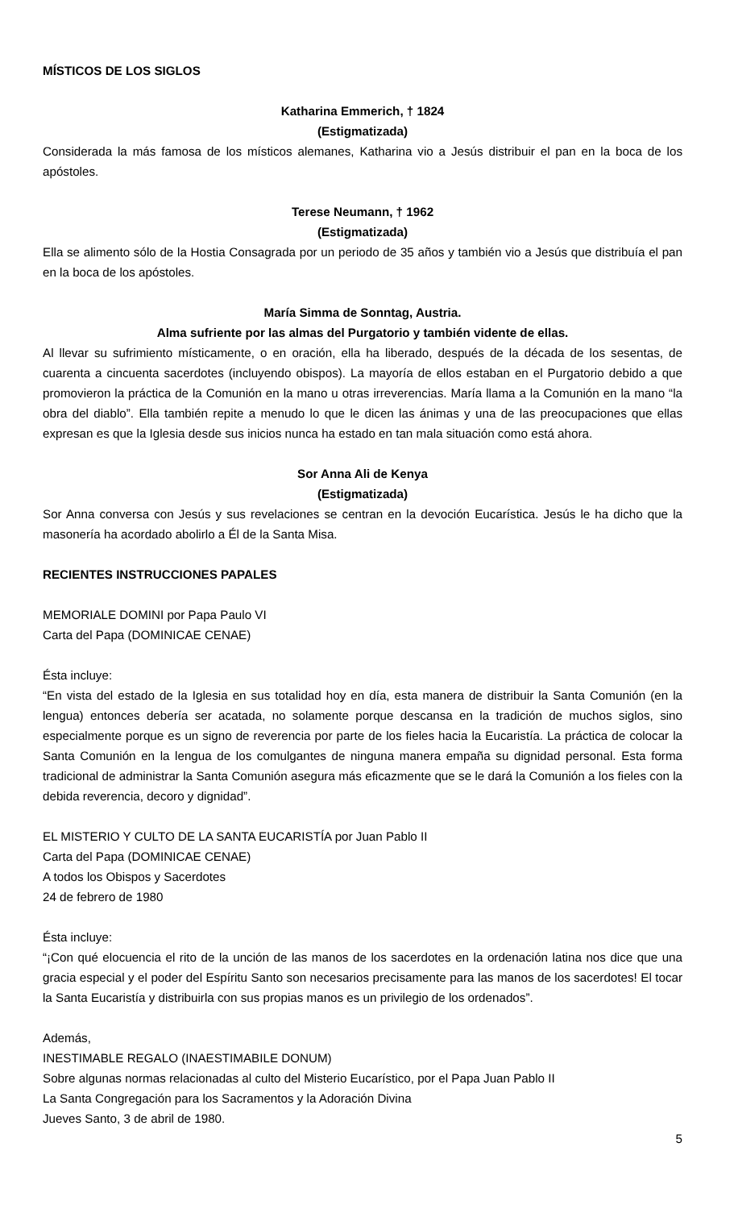MÍSTICOS DE LOS SIGLOS
Katharina Emmerich, † 1824
(Estigmatizada)
Considerada la más famosa de los místicos alemanes, Katharina vio a Jesús distribuir el pan en la boca de los apóstoles.
Terese Neumann, † 1962
(Estigmatizada)
Ella se alimento sólo de la Hostia Consagrada por un periodo de 35 años y también vio a Jesús que distribuía el pan en la boca de los apóstoles.
María Simma de Sonntag, Austria.
Alma sufriente por las almas del Purgatorio y también vidente de ellas.
Al llevar su sufrimiento místicamente, o en oración, ella ha liberado, después de la década de los sesentas, de cuarenta a cincuenta sacerdotes (incluyendo obispos). La mayoría de ellos estaban en el Purgatorio debido a que promovieron la práctica de la Comunión en la mano u otras irreverencias. María llama a la Comunión en la mano “la obra del diablo”. Ella también repite a menudo lo que le dicen las ánimas y una de las preocupaciones que ellas expresan es que la Iglesia desde sus inicios nunca ha estado en tan mala situación como está ahora.
Sor Anna Ali de Kenya
(Estigmatizada)
Sor Anna conversa con Jesús y sus revelaciones se centran en la devoción Eucarística. Jesús le ha dicho que la masonería ha acordado abolirlo a Él de la Santa Misa.
RECIENTES INSTRUCCIONES PAPALES
MEMORIALE DOMINI por Papa Paulo VI
Carta del Papa (DOMINICAE CENAE)
Ésta incluye:
“En vista del estado de la Iglesia en sus totalidad hoy en día, esta manera de distribuir la Santa Comunión (en la lengua) entonces debería ser acatada, no solamente porque descansa en la tradición de muchos siglos, sino especialmente porque es un signo de reverencia por parte de los fieles hacia la Eucaristía. La práctica de colocar la Santa Comunión en la lengua de los comulgantes de ninguna manera empaña su dignidad personal. Esta forma tradicional de administrar la Santa Comunión asegura más eficazmente que se le dará la Comunión a los fieles con la debida reverencia, decoro y dignidad”.
EL MISTERIO Y CULTO DE LA SANTA EUCARISTÍA por Juan Pablo II
Carta del Papa (DOMINICAE CENAE)
A todos los Obispos y Sacerdotes
24 de febrero de 1980
Ésta incluye:
“¡Con qué elocuencia el rito de la unción de las manos de los sacerdotes en la ordenación latina nos dice que una gracia especial y el poder del Espíritu Santo son necesarios precisamente para las manos de los sacerdotes! El tocar la Santa Eucaristía y distribuirla con sus propias manos es un privilegio de los ordenados”.
Además,
INESTIMABLE REGALO (INAESTIMABILE DONUM)
Sobre algunas normas relacionadas al culto del Misterio Eucarístico, por el Papa Juan Pablo II
La Santa Congregación para los Sacramentos y la Adoración Divina
Jueves Santo, 3 de abril de 1980.
5